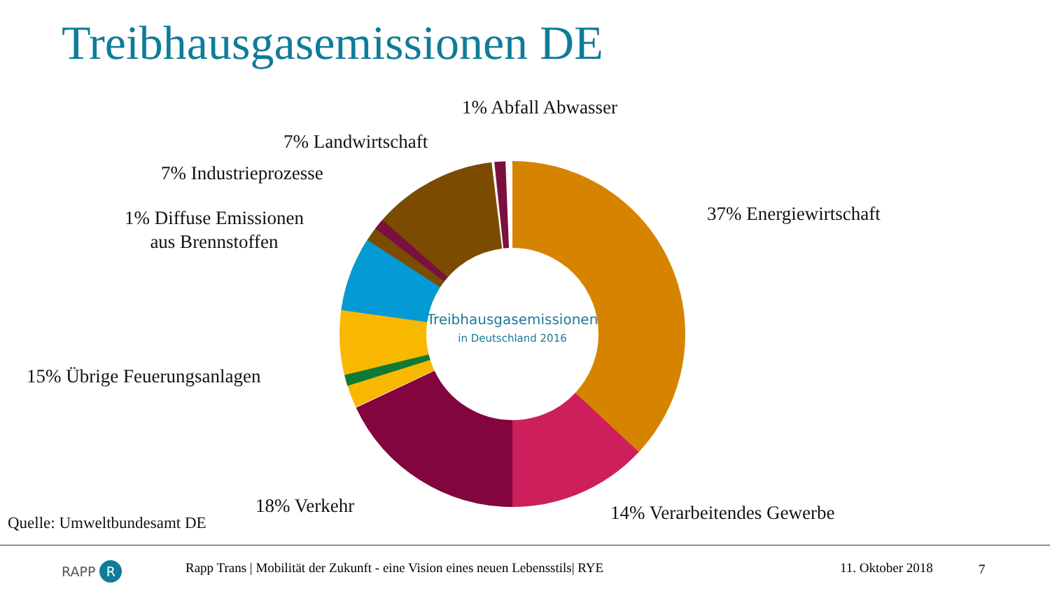Treibhausgasemissionen DE
Treibhausgasemissionen
in Deutschland 2016
1% Abfall Abwasser
7% Landwirtschaft
7% Industrieprozesse
1% Diffuse Emissionen
aus Brennstoffen
37% Energiewirtschaft
15% Übrige Feuerungsanlagen
18% Verkehr 14% Verarbeitendes Gewerbe
Quelle: Umweltbundesamt DE
RAPP R
Rapp Trans | Mobilität der Zukunft - eine Vision eines neuen Lebensstils| RYE
11. Oktober 2018 7